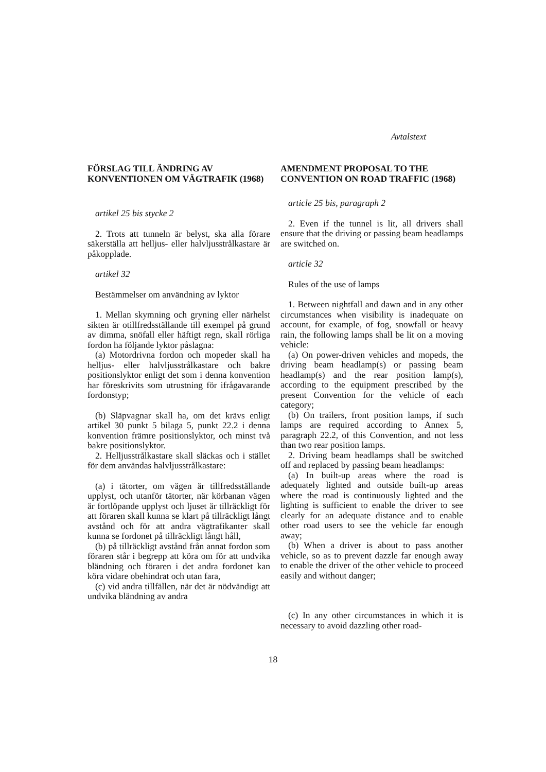Avtalstext
FÖRSLAG TILL ÄNDRING AV KONVENTIONEN OM VÄGTRAFIK (1968)
artikel 25 bis stycke 2
2. Trots att tunneln är belyst, ska alla förare säkerställa att helljus- eller halvljusstrålkastare är påkopplade.
artikel 32
Bestämmelser om användning av lyktor
1. Mellan skymning och gryning eller närhelst sikten är otillfredsställande till exempel på grund av dimma, snöfall eller häftigt regn, skall rörliga fordon ha följande lyktor påslagna:
(a) Motordrivna fordon och mopeder skall ha helljus- eller halvljusstrålkastare och bakre positionslyktor enligt det som i denna konvention har föreskrivits som utrustning för ifrågavarande fordonstyp;
(b) Släpvagnar skall ha, om det krävs enligt artikel 30 punkt 5 bilaga 5, punkt 22.2 i denna konvention främre positionslyktor, och minst två bakre positionslyktor.
2. Helljusstrålkastare skall släckas och i stället för dem användas halvljusstrålkastare:
(a) i tätorter, om vägen är tillfredsställande upplyst, och utanför tätorter, när körbanan vägen är fortlöpande upplyst och ljuset är tillräckligt för att föraren skall kunna se klart på tillräckligt långt avstånd och för att andra vägtrafikanter skall kunna se fordonet på tillräckligt långt håll,
(b) på tillräckligt avstånd från annat fordon som föraren står i begrepp att köra om för att undvika bländning och föraren i det andra fordonet kan köra vidare obehindrat och utan fara,
(c) vid andra tillfällen, när det är nödvändigt att undvika bländning av andra
AMENDMENT PROPOSAL TO THE CONVENTION ON ROAD TRAFFIC (1968)
article 25 bis, paragraph 2
2. Even if the tunnel is lit, all drivers shall ensure that the driving or passing beam headlamps are switched on.
article 32
Rules of the use of lamps
1. Between nightfall and dawn and in any other circumstances when visibility is inadequate on account, for example, of fog, snowfall or heavy rain, the following lamps shall be lit on a moving vehicle:
(a) On power-driven vehicles and mopeds, the driving beam headlamp(s) or passing beam headlamp(s) and the rear position lamp(s), according to the equipment prescribed by the present Convention for the vehicle of each category;
(b) On trailers, front position lamps, if such lamps are required according to Annex 5, paragraph 22.2, of this Convention, and not less than two rear position lamps.
2. Driving beam headlamps shall be switched off and replaced by passing beam headlamps:
(a) In built-up areas where the road is adequately lighted and outside built-up areas where the road is continuously lighted and the lighting is sufficient to enable the driver to see clearly for an adequate distance and to enable other road users to see the vehicle far enough away;
(b) When a driver is about to pass another vehicle, so as to prevent dazzle far enough away to enable the driver of the other vehicle to proceed easily and without danger;
(c) In any other circumstances in which it is necessary to avoid dazzling other road-
18